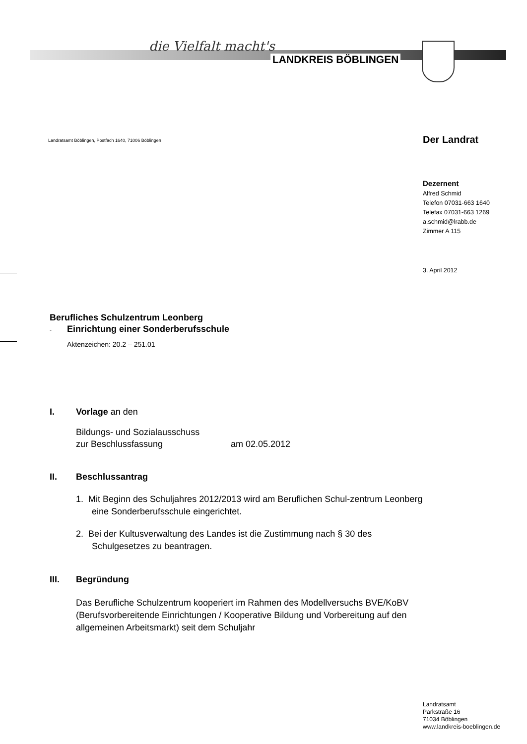die Vielfalt macht's
LANDKREIS BÖBLINGEN
Landratsamt Böblingen, Postfach 1640, 71006 Böblingen
Der Landrat
Dezernent
Alfred Schmid
Telefon 07031-663 1640
Telefax 07031-663 1269
a.schmid@lrabb.de
Zimmer A 115
3. April 2012
Berufliches Schulzentrum Leonberg
- Einrichtung einer Sonderberufsschule
Aktenzeichen: 20.2 – 251.01
I. Vorlage an den
Bildungs- und Sozialausschuss
zur Beschlussfassung am 02.05.2012
II. Beschlussantrag
1. Mit Beginn des Schuljahres 2012/2013 wird am Beruflichen Schul-zentrum Leonberg eine Sonderberufsschule eingerichtet.
2. Bei der Kultusverwaltung des Landes ist die Zustimmung nach § 30 des Schulgesetzes zu beantragen.
III. Begründung
Das Berufliche Schulzentrum kooperiert im Rahmen des Modellversuchs BVE/KoBV (Berufsvorbereitende Einrichtungen / Kooperative Bildung und Vorbereitung auf den allgemeinen Arbeitsmarkt) seit dem Schuljahr
Landratsamt
Parkstraße 16
71034 Böblingen
www.landkreis-boeblingen.de